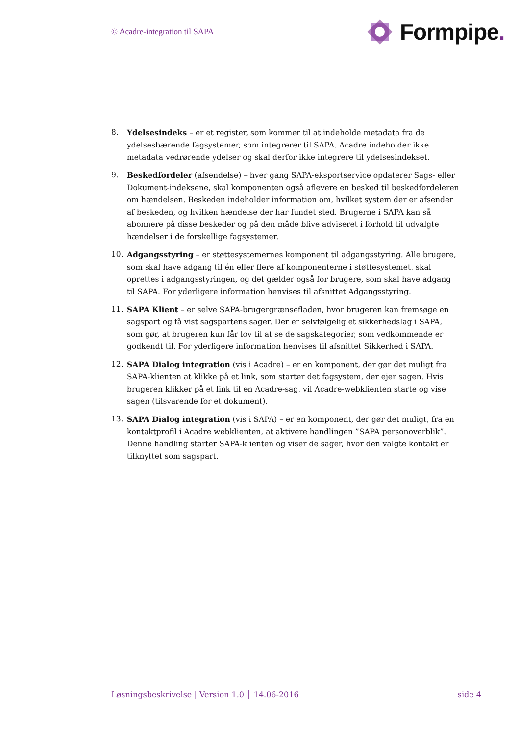© Acadre-integration til SAPA
Formpipe.
8. Ydelsesindeks – er et register, som kommer til at indeholde metadata fra de ydelsesbærende fagsystemer, som integrerer til SAPA. Acadre indeholder ikke metadata vedrørende ydelser og skal derfor ikke integrere til ydelsesindekset.
9. Beskedfordeler (afsendelse) – hver gang SAPA-eksportservice opdaterer Sags- eller Dokument-indeksene, skal komponenten også aflevere en besked til beskedfordeleren om hændelsen. Beskeden indeholder information om, hvilket system der er afsender af beskeden, og hvilken hændelse der har fundet sted. Brugerne i SAPA kan så abonnere på disse beskeder og på den måde blive adviseret i forhold til udvalgte hændelser i de forskellige fagsystemer.
10. Adgangsstyring – er støttesystemernes komponent til adgangsstyring. Alle brugere, som skal have adgang til én eller flere af komponenterne i støttesystemet, skal oprettes i adgangsstyringen, og det gælder også for brugere, som skal have adgang til SAPA. For yderligere information henvises til afsnittet Adgangsstyring.
11. SAPA Klient – er selve SAPA-brugergrænsefladen, hvor brugeren kan fremsøge en sagspart og få vist sagspartens sager. Der er selvfølgelig et sikkerhedslag i SAPA, som gør, at brugeren kun får lov til at se de sagskategorier, som vedkommende er godkendt til. For yderligere information henvises til afsnittet Sikkerhed i SAPA.
12. SAPA Dialog integration (vis i Acadre) – er en komponent, der gør det muligt fra SAPA-klienten at klikke på et link, som starter det fagsystem, der ejer sagen. Hvis brugeren klikker på et link til en Acadre-sag, vil Acadre-webklienten starte og vise sagen (tilsvarende for et dokument).
13. SAPA Dialog integration (vis i SAPA) – er en komponent, der gør det muligt, fra en kontaktprofil i Acadre webklienten, at aktivere handlingen ”SAPA personoverblik”. Denne handling starter SAPA-klienten og viser de sager, hvor den valgte kontakt er tilknyttet som sagspart.
Løsningsbeskrivelse | Version 1.0 │ 14.06-2016 side 4